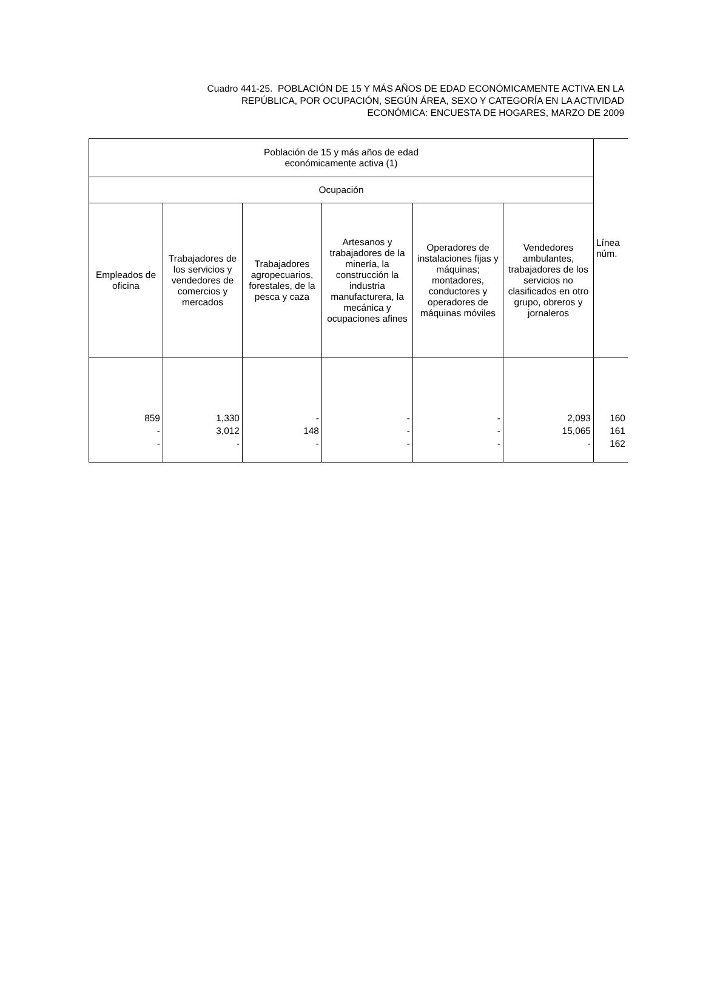Cuadro 441-25. POBLACIÓN DE 15 Y MÁS AÑOS DE EDAD ECONÓMICAMENTE ACTIVA EN LA
REPÚBLICA, POR OCUPACIÓN, SEGÚN ÁREA, SEXO Y CATEGORÍA EN LA ACTIVIDAD
ECONÓMICA: ENCUESTA DE HOGARES, MARZO DE 2009
| Población de 15 y más años de edad económicamente activa (1) | | | | | | Línea núm. |
| --- | --- | --- | --- | --- | --- | --- |
| Ocupación | | | | | | |
| Empleados de oficina | Trabajadores de los servicios y vendedores de comercios y mercados | Trabajadores agropecuarios, forestales, de la pesca y caza | Artesanos y trabajadores de la minería, la construcción la industria manufacturera, la mecánica y ocupaciones afines | Operadores de instalaciones fijas y máquinas; montadores, conductores y operadores de máquinas móviles | Vendedores ambulantes, trabajadores de los servicios no clasificados en otro grupo, obreros y jornaleros | |
| 859 - - | 1,330 3,012 - | - 148 - | - - - | - - - | 2,093 15,065 - | 160 161 162 |